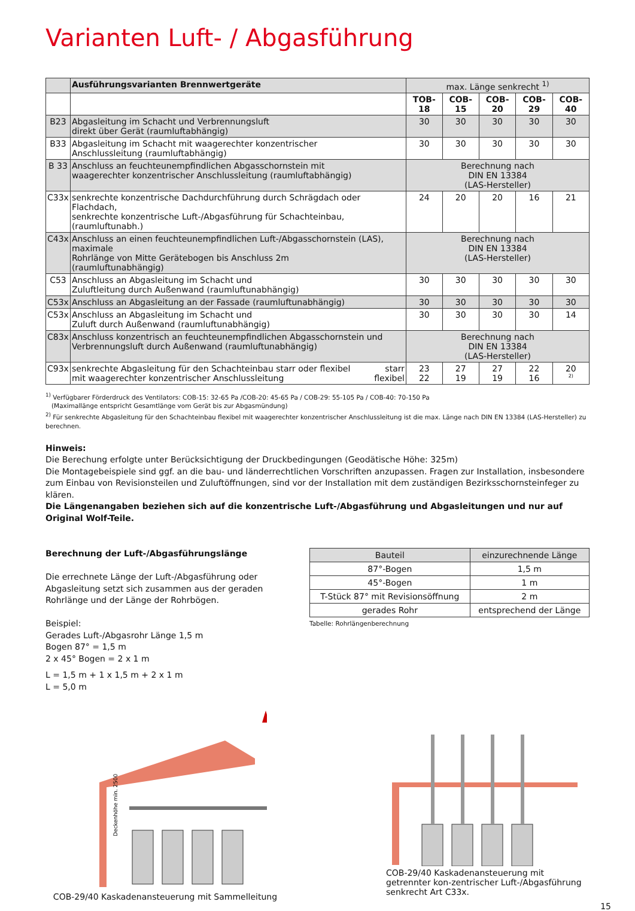Varianten Luft- / Abgasführung
| | Ausführungsvarianten Brennwertgeräte | max. Länge senkrecht <sup>1)</sup> | | | | |
| | | TOB-18 | COB-15 | COB-20 | COB-29 | COB-40 |
| B23 | Abgasleitung im Schacht und Verbrennungsluft direkt über Gerät (raumluftabhängig) | 30 | 30 | 30 | 30 | 30 |
| B33 | Abgasleitung im Schacht mit waagerechter konzentrischer Anschlussleitung (raumluftabhängig) | 30 | 30 | 30 | 30 | 30 |
| B 33 | Anschluss an feuchteunempfindlichen Abgasschornstein mit waagerechter konzentrischer Anschlussleitung (raumluftabhängig) | Berechnung nach DIN EN 13384 (LAS-Hersteller) | | | | |
| C33x | senkrechte konzentrische Dachdurchführung durch Schrägdach oder Flachdach, senkrechte konzentrische Luft-/Abgasführung für Schachteinbau, (raumluftunabh.) | 24 | 20 | 20 | 16 | 21 |
| C43x | Anschluss an einen feuchteunempfindlichen Luft-/Abgasschornstein (LAS), maximale Rohrlänge von Mitte Gerätebogen bis Anschluss 2m (raumluftunabhängig) | Berechnung nach DIN EN 13384 (LAS-Hersteller) | | | | |
| C53 | Anschluss an Abgasleitung im Schacht und Zuluftleitung durch Außenwand (raumluftunabhängig) | 30 | 30 | 30 | 30 | 30 |
| C53x | Anschluss an Abgasleitung an der Fassade (raumluftunabhängig) | 30 | 30 | 30 | 30 | 30 |
| C53x | Anschluss an Abgasleitung im Schacht und Zuluft durch Außenwand (raumluftunabhängig) | 30 | 30 | 30 | 30 | 14 |
| C83x | Anschluss konzentrisch an feuchteunempfindlichen Abgasschornstein und Verbrennungsluft durch Außenwand (raumluftunabhängig) | Berechnung nach DIN EN 13384 (LAS-Hersteller) | | | | |
| C93x | senkrechte Abgasleitung für den Schachteinbau starr oder flexibel mit waagerechter konzentrischer Anschlussleitung starr flexibel | 23 22 | 27 19 | 27 19 | 22 16 | 20 <sup>2)</sup> |
<sup>1)</sup> Verfügbarer Förderdruck des Ventilators: COB-15: 32-65 Pa /COB-20: 45-65 Pa / COB-29: 55-105 Pa / COB-40: 70-150 Pa
(Maximallänge entspricht Gesamtlänge vom Gerät bis zur Abgasmündung)
<sup>2)</sup> Für senkrechte Abgasleitung für den Schachteinbau flexibel mit waagerechter konzentrischer Anschlussleitung ist die max. Länge nach DIN EN 13384 (LAS-Hersteller) zu berechnen.
Hinweis:
Die Berechung erfolgte unter Berücksichtigung der Druckbedingungen (Geodätische Höhe: 325m)
Die Montagebeispiele sind ggf. an die bau- und länderrechtlichen Vorschriften anzupassen. Fragen zur Installation, insbesondere zum Einbau von Revisionsteilen und Zuluftöffnungen, sind vor der Installation mit dem zuständigen Bezirksschornsteinfeger zu klären.
Die Längenangaben beziehen sich auf die konzentrische Luft-/Abgasführung und Abgasleitungen und nur auf Original Wolf-Teile.
Berechnung der Luft-/Abgasführungslänge
Die errechnete Länge der Luft-/Abgasführung oder Abgasleitung setzt sich zusammen aus der geraden Rohrlänge und der Länge der Rohrbögen.
Beispiel:
Gerades Luft-/Abgasrohr Länge 1,5 m
Bogen 87° = 1,5 m
2 x 45° Bogen = 2 x 1 m
L = 1,5 m + 1 x 1,5 m + 2 x 1 m
L = 5,0 m
| Bauteil | einzurechnende Länge |
| --- | --- |
| 87°-Bogen | 1,5 m |
| 45°-Bogen | 1 m |
| T-Stück 87° mit Revisionsöffnung | 2 m |
| gerades Rohr | entsprechend der Länge |
Tabelle: Rohrlängenberechnung
Deckenhöhe min. 2500
COB-29/40 Kaskadenansteuerung mit Sammelleitung
COB-29/40 Kaskadenansteuerung mit getrennter kon-zentrischer Luft-/Abgasführung senkrecht Art C33x.
15